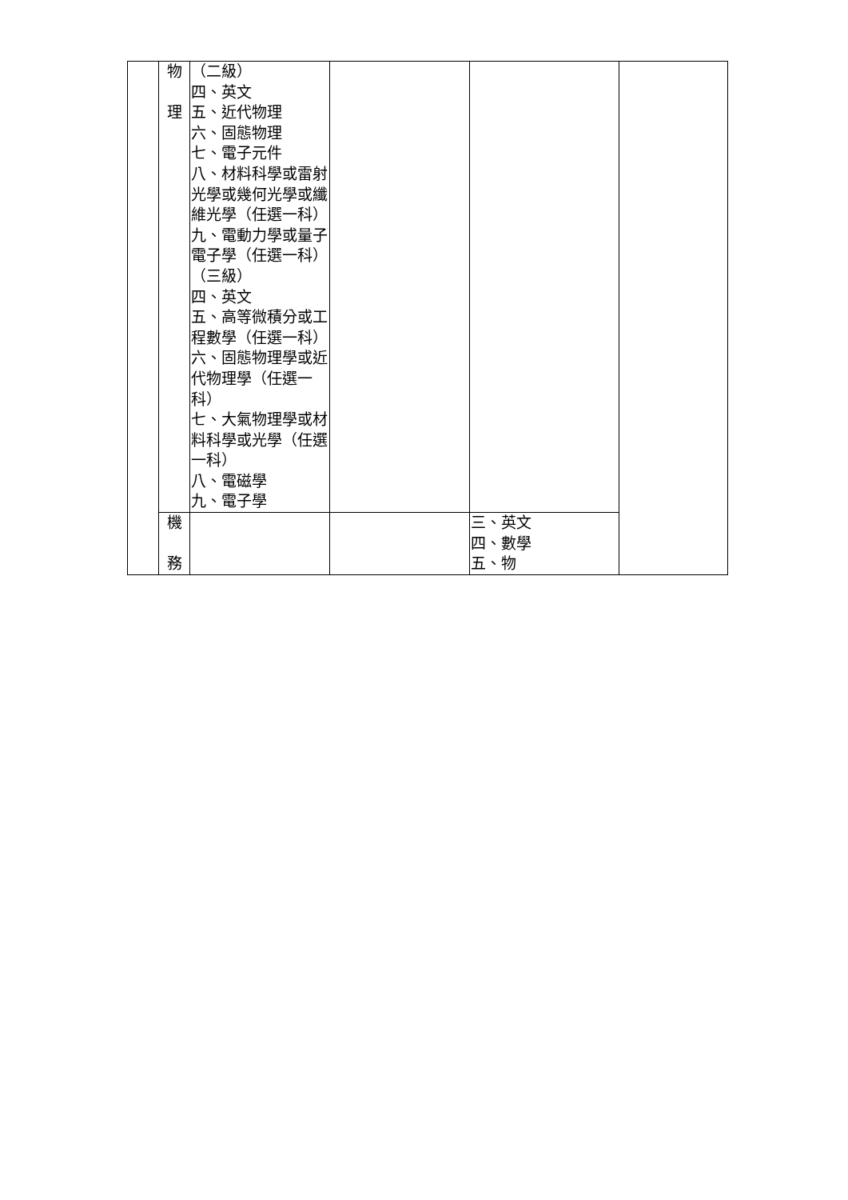| | 物 理 | （二級） 四、英文 五、近代物理 六、固態物理 七、電子元件 八、材料科學或雷射光學或幾何光學或纖維光學（任選一科） 九、電動力學或量子電子學（任選一科） （三級） 四、英文 五、高等微積分或工程數學（任選一科） 六、固態物理學或近代物理學（任選一科） 七、大氣物理學或材料科學或光學（任選一科） 八、電磁學 九、電子學 | | | |
| | 機 務 | | | 三、英文 四、數學 五、物 | |